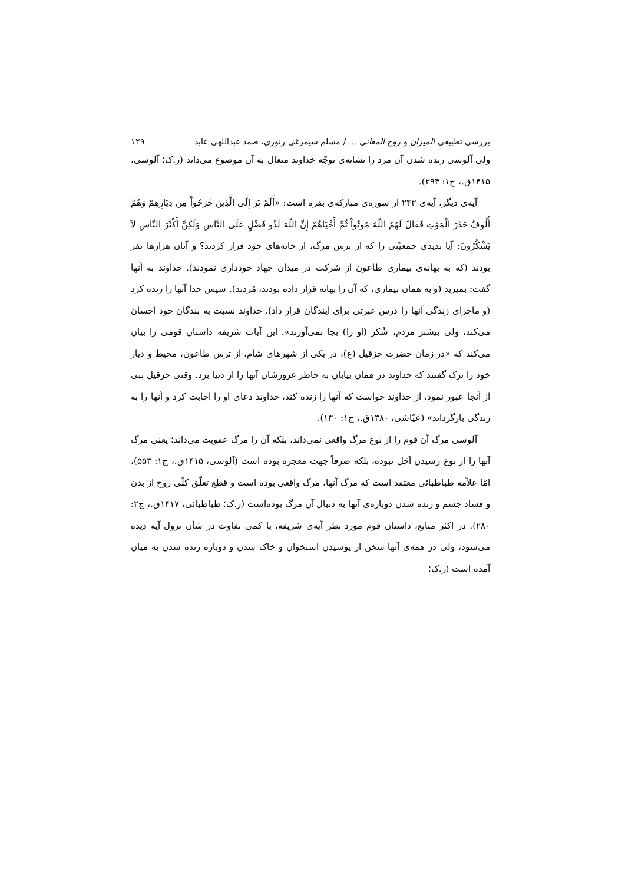بررسی تطبیقی المیزان و روح المعانی ... / مسلم سیمرغی زنوزی، صمد عبداللهی عابد ۱۲۹
ولی آلوسی زنده شدن آن مرد را نشانه‌ی توجّه خداوند متعال به آن موضوع می‌داند (ر.ک؛ آلوسی، ۱۴۱۵ق.، ج۱: ۲۹۴).
آیه‌ی دیگر، آیه‌ی ۲۴۳ از سوره‌ی مبارکه‌ی بقره است: «أَلَمْ تَرَ إِلَى الَّذِينَ خَرَجُواْ مِن دِيَارِهِمْ وَهُمْ أُلُوفٌ حَذَرَ الْمَوْتِ فَقَالَ لَهُمُ اللّهُ مُوتُواْ ثُمَّ أَحْيَاهُمْ إِنَّ اللّهَ لَذُو فَضْلٍ عَلَى النَّاسِ وَلَكِنَّ أَكْثَرَ النَّاسِ لاَ يَشْكُرُونَ: آیا ندیدی جمعیّتی را که از ترس مرگ، از خانه‌های خود فرار کردند؟ و آنان هزارها نفر بودند (که به بهانه‌ی بیماری طاعون از شرکت در میدان جهاد خودداری نمودند). خداوند به آنها گفت: بمیرید (و به همان بیماری، که آن را بهانه قرار داده بودند، مُردند). سپس خدا آنها را زنده کرد (و ماجرای زندگی آنها را درس عبرتی برای آیندگان قرار داد). خداوند نسبت به بندگان خود احسان می‌کند، ولی بیشتر مردم، شُکر (او را) بجا نمی‌آورند». این آیات شریفه داستان قومی را بیان می‌کند که «در زمان حضرت حزقیل (ع)، در یکی از شهرهای شام، از ترس طاعون، محیط و دیار خود را ترک گفتند که خداوند در همان بیابان به خاطر غرورشان آنها را از دنیا برد. وقتی حزقیل نبی از آنجا عبور نمود، از خداوند خواست که آنها را زنده کند، خداوند دعای او را اجابت کرد و آنها را به زندگی بازگرداند» (عیّاشی، ۱۳۸۰ق.، ج۱: ۱۳۰).
آلوسی مرگ آن قوم را از نوع مرگ واقعی نمی‌داند، بلکه آن را مرگ عقوبت می‌داند؛ یعنی مرگ آنها را از نوع رسیدن اَجَل نبوده، بلکه صرفاً جهت معجزه بوده است (آلوسی، ۱۴۱۵ق.، ج۱: ۵۵۳)، امّا علاّمه طباطبائی معتقد است که مرگ آنها، مرگ واقعی بوده است و قطع تعلّق کلّی روح از بدن و فساد جسم و زنده شدن دوباره‌ی آنها به دنبال آن مرگ بوده‌است (ر.ک؛ طباطبائی، ۱۴۱۷ق.، ج۲: ۲۸۰). در اکثر منابع، داستان قوم مورد نظر آیه‌ی شریفه، با کمی تفاوت در شأن نزول آیه دیده می‌شود، ولی در همه‌ی آنها سخن از پوسیدن استخوان و خاک شدن و دوباره زنده شدن به میان آمده است (ر.ک؛